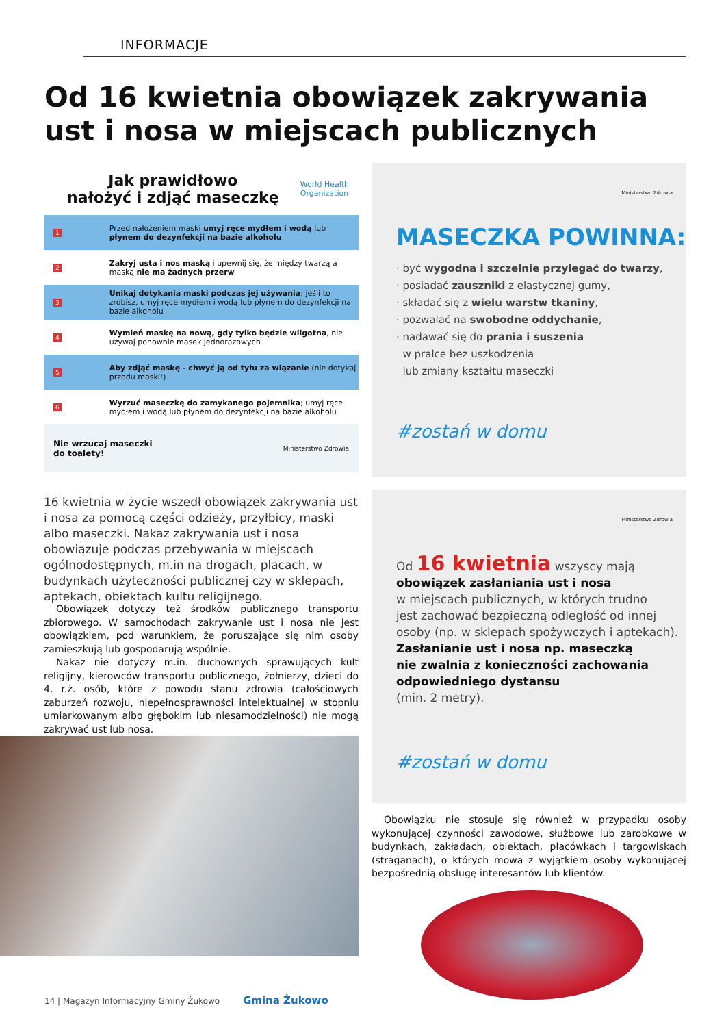INFORMACJE
Od 16 kwietnia obowiązek zakrywania ust i nosa w miejscach publicznych
Jak prawidłowo
nałożyć i zdjąć maseczkę
World Health
Organization
1 Przed nałożeniem maski umyj ręce mydłem i wodą lub płynem do dezynfekcji na bazie alkoholu
2 Zakryj usta i nos maską i upewnij się, że między twarzą a maską nie ma żadnych przerw
3 Unikaj dotykania maski podczas jej używania; jeśli to zrobisz, umyj ręce mydłem i wodą lub płynem do dezynfekcji na bazie alkoholu
4 Wymień maskę na nową, gdy tylko będzie wilgotna, nie używaj ponownie masek jednorazowych
5 Aby zdjąć maskę - chwyć ją od tyłu za wiązanie (nie dotykaj przodu maski!)
6 Wyrzuć maseczkę do zamykanego pojemnika; umyj ręce mydłem i wodą lub płynem do dezynfekcji na bazie alkoholu
Nie wrzucaj maseczki
do toalety! Ministerstwo Zdrowia
Ministerstwo Zdrowia
MASECZKA POWINNA:
· być wygodna i szczelnie przylegać do twarzy,
· posiadać zauszniki z elastycznej gumy,
· składać się z wielu warstw tkaniny,
· pozwalać na swobodne oddychanie,
· nadawać się do prania i suszenia
w pralce bez uszkodzenia
lub zmiany kształtu maseczki
#zostań w domu
16 kwietnia w życie wszedł obowiązek zakrywania ust i nosa za pomocą części odzieży, przyłbicy, maski albo maseczki. Nakaz zakrywania ust i nosa obowiązuje podczas przebywania w miejscach ogólnodostępnych, m.in na drogach, placach, w budynkach użyteczności publicznej czy w sklepach, aptekach, obiektach kultu religijnego.
Obowiązek dotyczy też środków publicznego transportu zbiorowego. W samochodach zakrywanie ust i nosa nie jest obowiązkiem, pod warunkiem, że poruszające się nim osoby zamieszkują lub gospodarują wspólnie.
Nakaz nie dotyczy m.in. duchownych sprawujących kult religijny, kierowców transportu publicznego, żołnierzy, dzieci do 4. r.ż. osób, które z powodu stanu zdrowia (całościowych zaburzeń rozwoju, niepełnosprawności intelektualnej w stopniu umiarkowanym albo głębokim lub niesamodzielności) nie mogą zakrywać ust lub nosa.
Ministerstwo Zdrowia
Od 16 kwietnia wszyscy mają
obowiązek zasłaniania ust i nosa
w miejscach publicznych, w których trudno
jest zachować bezpieczną odległość od innej
osoby (np. w sklepach spożywczych i aptekach).
Zasłanianie ust i nosa np. maseczką
nie zwalnia z konieczności zachowania
odpowiedniego dystansu
(min. 2 metry).
#zostań w domu
Obowiązku nie stosuje się również w przypadku osoby wykonującej czynności zawodowe, służbowe lub zarobkowe w budynkach, zakładach, obiektach, placówkach i targowiskach (straganach), o których mowa z wyjątkiem osoby wykonującej bezpośrednią obsługę interesantów lub klientów.
14 | Magazyn Informacyjny Gminy Żukowo Gmina Żukowo